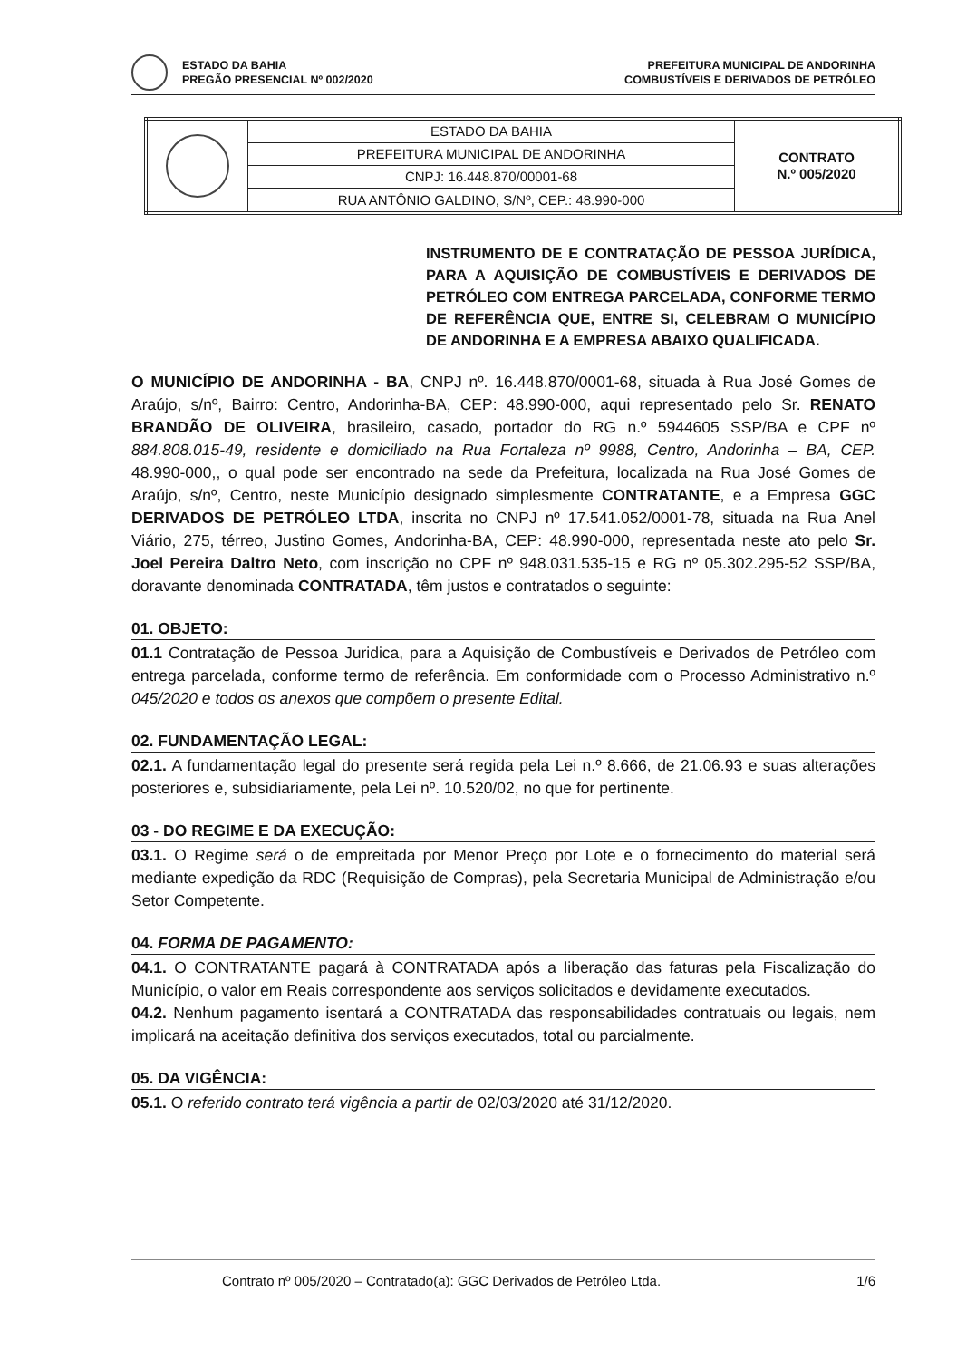ESTADO DA BAHIA PREFEITURA MUNICIPAL DE ANDORINHA
PREGÃO PRESENCIAL Nº 002/2020 COMBUSTÍVEIS E DERIVADOS DE PETRÓLEO
| | ESTADO DA BAHIA | CONTRATO N.º 005/2020 |
| | PREFEITURA MUNICIPAL DE ANDORINHA | |
| | CNPJ: 16.448.870/00001-68 | |
| | RUA ANTÔNIO GALDINO, S/Nº, CEP.: 48.990-000 | |
INSTRUMENTO DE E CONTRATAÇÃO DE PESSOA JURÍDICA, PARA A AQUISIÇÃO DE COMBUSTÍVEIS E DERIVADOS DE PETRÓLEO COM ENTREGA PARCELADA, CONFORME TERMO DE REFERÊNCIA QUE, ENTRE SI, CELEBRAM O MUNICÍPIO DE ANDORINHA E A EMPRESA ABAIXO QUALIFICADA.
O MUNICÍPIO DE ANDORINHA - BA, CNPJ nº. 16.448.870/0001-68, situada à Rua José Gomes de Araújo, s/nº, Bairro: Centro, Andorinha-BA, CEP: 48.990-000, aqui representado pelo Sr. RENATO BRANDÃO DE OLIVEIRA, brasileiro, casado, portador do RG n.º 5944605 SSP/BA e CPF nº 884.808.015-49, residente e domiciliado na Rua Fortaleza nº 9988, Centro, Andorinha – BA, CEP. 48.990-000,, o qual pode ser encontrado na sede da Prefeitura, localizada na Rua José Gomes de Araújo, s/nº, Centro, neste Município designado simplesmente CONTRATANTE, e a Empresa GGC DERIVADOS DE PETRÓLEO LTDA, inscrita no CNPJ nº 17.541.052/0001-78, situada na Rua Anel Viário, 275, térreo, Justino Gomes, Andorinha-BA, CEP: 48.990-000, representada neste ato pelo Sr. Joel Pereira Daltro Neto, com inscrição no CPF nº 948.031.535-15 e RG nº 05.302.295-52 SSP/BA, doravante denominada CONTRATADA, têm justos e contratados o seguinte:
01. OBJETO:
01.1 Contratação de Pessoa Juridica, para a Aquisição de Combustíveis e Derivados de Petróleo com entrega parcelada, conforme termo de referência. Em conformidade com o Processo Administrativo n.º 045/2020 e todos os anexos que compõem o presente Edital.
02. FUNDAMENTAÇÃO LEGAL:
02.1. A fundamentação legal do presente será regida pela Lei n.º 8.666, de 21.06.93 e suas alterações posteriores e, subsidiariamente, pela Lei nº. 10.520/02, no que for pertinente.
03 - DO REGIME E DA EXECUÇÃO:
03.1. O Regime será o de empreitada por Menor Preço por Lote e o fornecimento do material será mediante expedição da RDC (Requisição de Compras), pela Secretaria Municipal de Administração e/ou Setor Competente.
04. FORMA DE PAGAMENTO:
04.1. O CONTRATANTE pagará à CONTRATADA após a liberação das faturas pela Fiscalização do Município, o valor em Reais correspondente aos serviços solicitados e devidamente executados.
04.2. Nenhum pagamento isentará a CONTRATADA das responsabilidades contratuais ou legais, nem implicará na aceitação definitiva dos serviços executados, total ou parcialmente.
05. DA VIGÊNCIA:
05.1. O referido contrato terá vigência a partir de 02/03/2020 até 31/12/2020.
Contrato nº 005/2020 – Contratado(a): GGC Derivados de Petróleo Ltda. 1/6